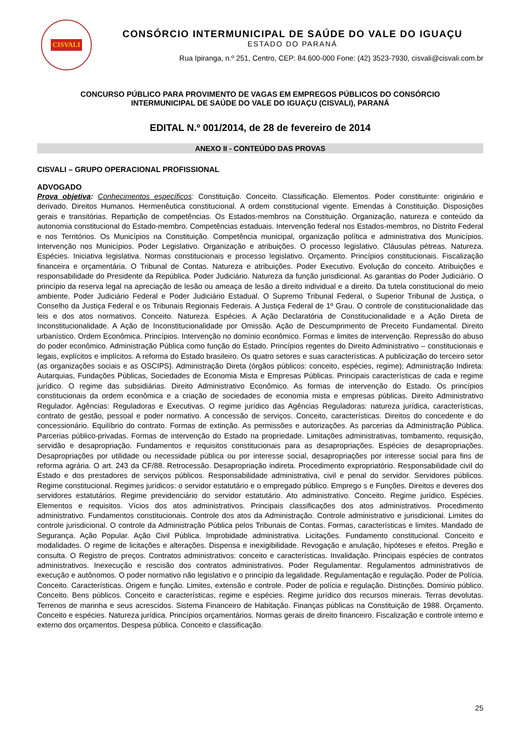CISVALI
CONSÓRCIO INTERMUNICIPAL DE SAÚDE DO VALE DO IGUAÇU
ESTADO DO PARANÁ
Rua Ipiranga, n.º 251, Centro, CEP: 84.600-000 Fone: (42) 3523-7930, cisvali@cisvali.com.br
CONCURSO PÚBLICO PARA PROVIMENTO DE VAGAS EM EMPREGOS PÚBLICOS DO CONSÓRCIO
INTERMUNICIPAL DE SAÚDE DO VALE DO IGUAÇU (CISVALI), PARANÁ
EDITAL N.º 001/2014, de 28 de fevereiro de 2014
ANEXO II - CONTEÚDO DAS PROVAS
CISVALI – GRUPO OPERACIONAL PROFISSIONAL
ADVOGADO
Prova objetiva: Conhecimentos específicos: Constituição. Conceito. Classificação. Elementos. Poder constituinte: originário e derivado. Direitos Humanos. Hermenêutica constitucional. A ordem constitucional vigente. Emendas à Constituição. Disposições gerais e transitórias. Repartição de competências. Os Estados-membros na Constituição. Organização, natureza e conteúdo da autonomia constitucional do Estado-membro. Competências estaduais. Intervenção federal nos Estados-membros, no Distrito Federal e nos Territórios. Os Municípios na Constituição. Competência municipal, organização política e administrativa dos Municípios. Intervenção nos Municípios. Poder Legislativo. Organização e atribuições. O processo legislativo. Cláusulas pétreas. Natureza. Espécies. Iniciativa legislativa. Normas constitucionais e processo legislativo. Orçamento. Princípios constitucionais. Fiscalização financeira e orçamentária. O Tribunal de Contas. Natureza e atribuições. Poder Executivo. Evolução do conceito. Atribuições e responsabilidade do Presidente da República. Poder Judiciário. Natureza da função jurisdicional. As garantias do Poder Judiciário. O princípio da reserva legal na apreciação de lesão ou ameaça de lesão a direito individual e a direito. Da tutela constitucional do meio ambiente. Poder Judiciário Federal e Poder Judiciário Estadual. O Supremo Tribunal Federal, o Superior Tribunal de Justiça, o Conselho da Justiça Federal e os Tribunais Regionais Federais. A Justiça Federal de 1º Grau. O controle de constitucionalidade das leis e dos atos normativos. Conceito. Natureza. Espécies. A Ação Declaratória de Constitucionalidade e a Ação Direta de Inconstitucionalidade. A Ação de Inconstitucionalidade por Omissão. Ação de Descumprimento de Preceito Fundamental. Direito urbanístico. Ordem Econômica. Princípios. Intervenção no domínio econômico. Formas e limites de intervenção. Repressão do abuso do poder econômico. Administração Pública como função do Estado. Princípios regentes do Direito Administrativo – constitucionais e legais, explícitos e implícitos. A reforma do Estado brasileiro. Os quatro setores e suas características. A publicização do terceiro setor (as organizações sociais e as OSCIPS). Administração Direta (órgãos públicos: conceito, espécies, regime); Administração Indireta: Autarquias, Fundações Públicas, Sociedades de Economia Mista e Empresas Públicas. Principais características de cada e regime jurídico. O regime das subsidiárias. Direito Administrativo Econômico. As formas de intervenção do Estado. Os princípios constitucionais da ordem econômica e a criação de sociedades de economia mista e empresas públicas. Direito Administrativo Regulador. Agências: Reguladoras e Executivas. O regime jurídico das Agências Reguladoras: natureza jurídica, características, contrato de gestão, pessoal e poder normativo. A concessão de serviços. Conceito, características. Direitos do concedente e do concessionário. Equilíbrio do contrato. Formas de extinção. As permissões e autorizações. As parcerias da Administração Pública. Parcerias público-privadas. Formas de intervenção do Estado na propriedade. Limitações administrativas, tombamento, requisição, servidão e desapropriação. Fundamentos e requisitos constitucionais para as desapropriações. Espécies de desapropriações. Desapropriações por utilidade ou necessidade pública ou por interesse social, desapropriações por interesse social para fins de reforma agrária. O art. 243 da CF/88. Retrocessão. Desapropriação indireta. Procedimento expropriatório. Responsabilidade civil do Estado e dos prestadores de serviços públicos. Responsabilidade administrativa, civil e penal do servidor. Servidores públicos. Regime constitucional. Regimes jurídicos: o servidor estatutário e o empregado público. Emprego s e Funções. Direitos e deveres dos servidores estatutários. Regime previdenciário do servidor estatutário. Ato administrativo. Conceito. Regime jurídico. Espécies. Elementos e requisitos. Vícios dos atos administrativos. Principais classificações dos atos administrativos. Procedimento administrativo. Fundamentos constitucionais. Controle dos atos da Administração. Controle administrativo e jurisdicional. Limites do controle jurisdicional. O controle da Administração Pública pelos Tribunais de Contas. Formas, características e limites. Mandado de Segurança. Ação Popular. Ação Civil Pública. Improbidade administrativa. Licitações. Fundamento constitucional. Conceito e modalidades. O regime de licitações e alterações. Dispensa e inexigibilidade. Revogação e anulação, hipóteses e efeitos. Pregão e consulta. O Registro de preços. Contratos administrativos: conceito e características. Invalidação. Principais espécies de contratos administrativos. Inexecução e rescisão dos contratos administrativos. Poder Regulamentar. Regulamentos administrativos de execução e autônomos. O poder normativo não legislativo e o princípio da legalidade. Regulamentação e regulação. Poder de Polícia. Conceito. Características. Origem e função. Limites, extensão e controle. Poder de polícia e regulação. Distinções. Domínio público. Conceito. Bens públicos. Conceito e características, regime e espécies. Regime jurídico dos recursos minerais. Terras devolutas. Terrenos de marinha e seus acrescidos. Sistema Financeiro de Habitação. Finanças públicas na Constituição de 1988. Orçamento. Conceito e espécies. Natureza jurídica. Princípios orçamentários. Normas gerais de direito financeiro. Fiscalização e controle interno e externo dos orçamentos. Despesa pública. Conceito e classificação.
25